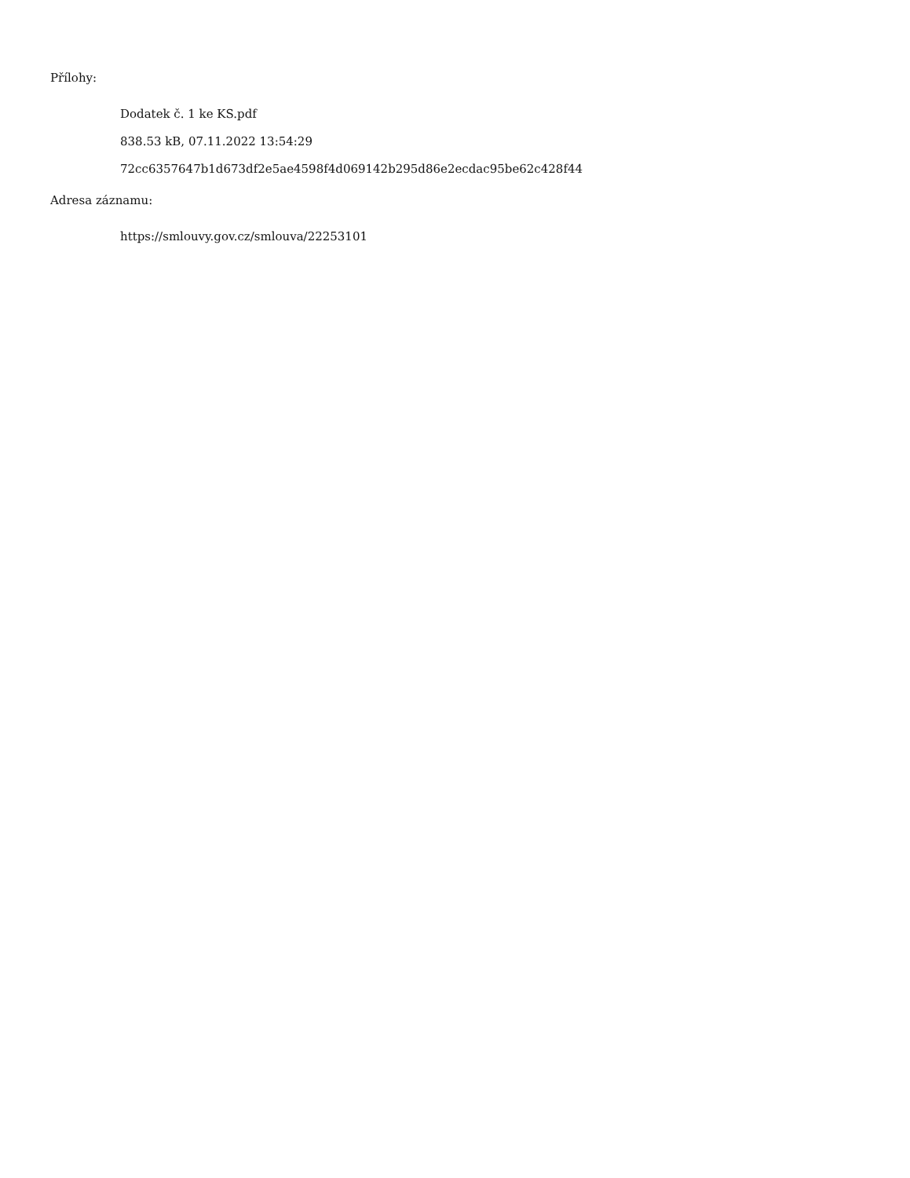Přílohy:
Dodatek č. 1 ke KS.pdf
838.53 kB, 07.11.2022 13:54:29
72cc6357647b1d673df2e5ae4598f4d069142b295d86e2ecdac95be62c428f44
Adresa záznamu:
https://smlouvy.gov.cz/smlouva/22253101